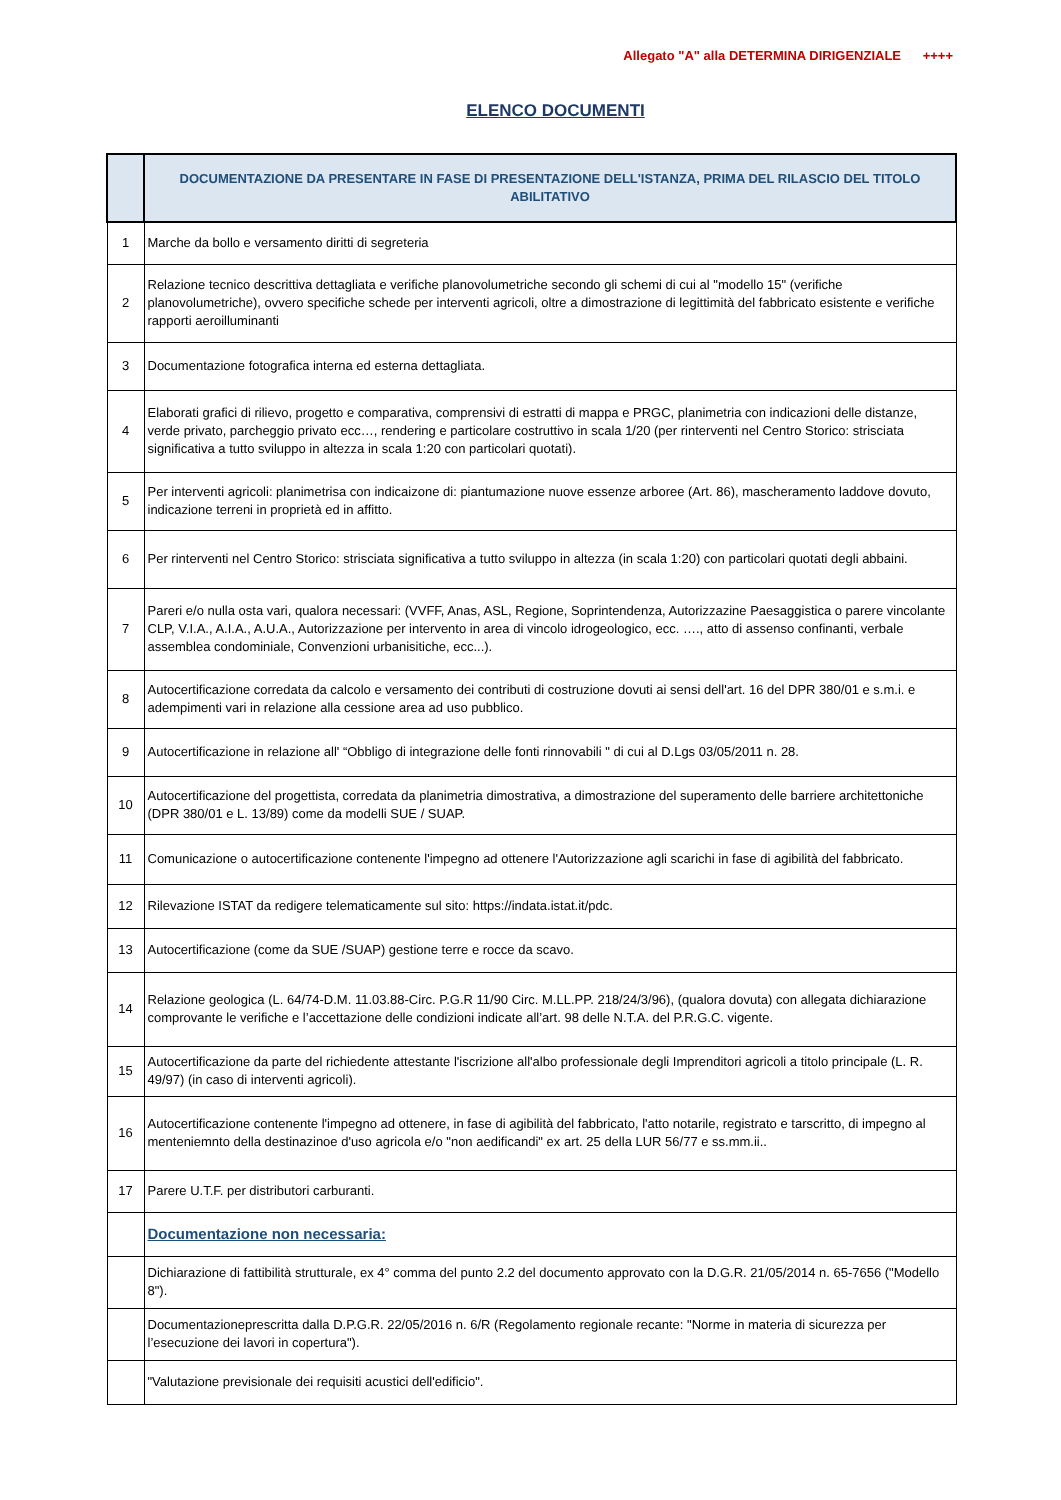Allegato "A" alla DETERMINA DIRIGENZIALE ++++
ELENCO DOCUMENTI
| | DOCUMENTAZIONE DA PRESENTARE IN FASE DI PRESENTAZIONE DELL'ISTANZA, PRIMA DEL RILASCIO DEL TITOLO ABILITATIVO |
| --- | --- |
| 1 | Marche da bollo e versamento diritti di segreteria |
| 2 | Relazione tecnico descrittiva dettagliata e verifiche planovolumetriche secondo gli schemi di cui al "modello 15" (verifiche planovolumetriche), ovvero specifiche schede per interventi agricoli, oltre a dimostrazione di legittimità del fabbricato esistente e verifiche rapporti aeroilluminanti |
| 3 | Documentazione fotografica interna ed esterna dettagliata. |
| 4 | Elaborati grafici di rilievo, progetto e comparativa, comprensivi di estratti di mappa e PRGC, planimetria con indicazioni delle distanze, verde privato, parcheggio privato ecc…, rendering e particolare costruttivo in scala 1/20 (per rinterventi nel Centro Storico: strisciata significativa a tutto sviluppo in altezza in scala 1:20 con particolari quotati). |
| 5 | Per interventi agricoli: planimetrisa con indicaizone di: piantumazione nuove essenze arboree (Art. 86), mascheramento laddove dovuto, indicazione terreni in proprietà ed in affitto. |
| 6 | Per rinterventi nel Centro Storico: strisciata significativa a tutto sviluppo in altezza (in scala 1:20) con particolari quotati degli abbaini. |
| 7 | Pareri e/o nulla osta vari, qualora necessari: (VVFF, Anas, ASL, Regione, Soprintendenza, Autorizzazine Paesaggistica o parere vincolante CLP, V.I.A., A.I.A., A.U.A., Autorizzazione per intervento in area di vincolo idrogeologico, ecc. …., atto di assenso confinanti, verbale assemblea condominiale, Convenzioni urbanisitiche, ecc...). |
| 8 | Autocertificazione corredata da calcolo e versamento dei contributi di costruzione dovuti ai sensi dell'art. 16 del DPR 380/01 e s.m.i. e adempimenti vari in relazione alla cessione area ad uso pubblico. |
| 9 | Autocertificazione in relazione all' “Obbligo di integrazione delle fonti rinnovabili " di cui al D.Lgs 03/05/2011 n. 28. |
| 10 | Autocertificazione del progettista, corredata da planimetria dimostrativa, a dimostrazione del superamento delle barriere architettoniche (DPR 380/01 e L. 13/89) come da modelli SUE / SUAP. |
| 11 | Comunicazione o autocertificazione contenente l'impegno ad ottenere l'Autorizzazione agli scarichi in fase di agibilità del fabbricato. |
| 12 | Rilevazione ISTAT da redigere telematicamente sul sito: https://indata.istat.it/pdc. |
| 13 | Autocertificazione (come da SUE /SUAP) gestione terre e rocce da scavo. |
| 14 | Relazione geologica (L. 64/74-D.M. 11.03.88-Circ. P.G.R 11/90 Circ. M.LL.PP. 218/24/3/96), (qualora dovuta) con allegata dichiarazione comprovante le verifiche e l’accettazione delle condizioni indicate all’art. 98 delle N.T.A. del P.R.G.C. vigente. |
| 15 | Autocertificazione da parte del richiedente attestante l'iscrizione all'albo professionale degli Imprenditori agricoli a titolo principale (L. R. 49/97) (in caso di interventi agricoli). |
| 16 | Autocertificazione contenente l'impegno ad ottenere, in fase di agibilità del fabbricato, l'atto notarile, registrato e tarscritto, di impegno al menteniemnto della destinazinoe d'uso agricola e/o "non aedificandi" ex art. 25 della LUR 56/77 e ss.mm.ii.. |
| 17 | Parere U.T.F. per distributori carburanti. |
| | Documentazione non necessaria: |
| | Dichiarazione di fattibilità strutturale, ex 4° comma del punto 2.2 del documento approvato con la D.G.R. 21/05/2014 n. 65-7656 ("Modello 8"). |
| | Documentazioneprescritta dalla D.P.G.R. 22/05/2016 n. 6/R (Regolamento regionale recante: "Norme in materia di sicurezza per l’esecuzione dei lavori in copertura"). |
| | "Valutazione previsionale dei requisiti acustici dell'edificio". |